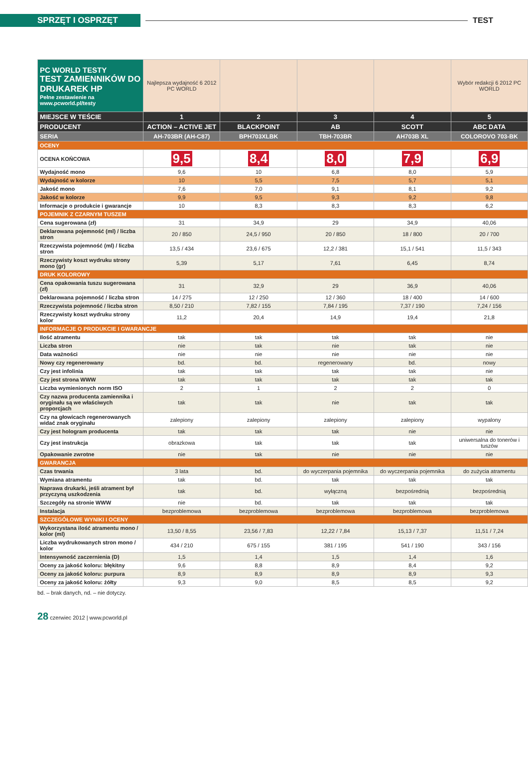SPRZĘT I OSPRZĘT
TEST
| PC WORLD TESTY TEST ZAMIENNIKÓW DO DRUKAREK HP Pełne zestawienie na www.pcworld.pl/testy | Najlepsza wydajność 6 2012 PC WORLD | | | | Wybór redakcji 6 2012 PC WORLD |
| MIEJSCE W TEŚCIE | 1 | 2 | 3 | 4 | 5 |
| PRODUCENT | ACTION – ACTIVE JET | BLACKPOINT | AB | SCOTT | ABC DATA |
| SERIA | AH-703BR (AH-C87) | BPH703XLBK | TBH-703BR | AH703B XL | COLOROVO 703-BK |
| OCENY | | | | | |
| OCENA KOŃCOWA | 9,5 | 8,4 | 8,0 | 7,9 | 6,9 |
| Wydajność mono | 9,6 | 10 | 6,8 | 8,0 | 5,9 |
| Wydajność w kolorze | 10 | 5,5 | 7,5 | 5,7 | 5,1 |
| Jakość mono | 7,6 | 7,0 | 9,1 | 8,1 | 9,2 |
| Jakość w kolorze | 9,9 | 9,5 | 9,3 | 9,2 | 9,8 |
| Informacje o produkcie i gwarancje | 10 | 8,3 | 8,3 | 8,3 | 6,2 |
| POJEMNIK Z CZARNYM TUSZEM | | | | | |
| Cena sugerowana (zł) | 31 | 34,9 | 29 | 34,9 | 40,06 |
| Deklarowana pojemność (ml) / liczba stron | 20 / 850 | 24,5 / 950 | 20 / 850 | 18 / 800 | 20 / 700 |
| Rzeczywista pojemność (ml) / liczba stron | 13,5 / 434 | 23,6 / 675 | 12,2 / 381 | 15,1 / 541 | 11,5 / 343 |
| Rzeczywisty koszt wydruku strony mono (gr) | 5,39 | 5,17 | 7,61 | 6,45 | 8,74 |
| DRUK KOLOROWY | | | | | |
| Cena opakowania tuszu sugerowana (zł) | 31 | 32,9 | 29 | 36,9 | 40,06 |
| Deklarowana pojemność / liczba stron | 14 / 275 | 12 / 250 | 12 / 360 | 18 / 400 | 14 / 600 |
| Rzeczywista pojemność / liczba stron | 8,50 / 210 | 7,82 / 155 | 7,84 / 195 | 7,37 / 190 | 7,24 / 156 |
| Rzeczywisty koszt wydruku strony kolor | 11,2 | 20,4 | 14,9 | 19,4 | 21,8 |
| INFORMACJE O PRODUKCIE I GWARANCJE | | | | | |
| Ilość atramentu | tak | tak | tak | tak | nie |
| Liczba stron | nie | tak | nie | tak | nie |
| Data ważności | nie | nie | nie | nie | nie |
| Nowy czy regenerowany | bd. | bd. | regenerowany | bd. | nowy |
| Czy jest infolinia | tak | tak | tak | tak | nie |
| Czy jest strona WWW | tak | tak | tak | tak | tak |
| Liczba wymienionych norm ISO | 2 | 1 | 2 | 2 | 0 |
| Czy nazwa producenta zamiennika i oryginału są we właściwych proporcjach | tak | tak | nie | tak | tak |
| Czy na głowicach regenerowanych widać znak oryginału | zalepiony | zalepiony | zalepiony | zalepiony | wypalony |
| Czy jest hologram producenta | tak | tak | tak | nie | nie |
| Czy jest instrukcja | obrazkowa | tak | tak | tak | uniwersalna do tonerów i tuszów |
| Opakowanie zwrotne | nie | tak | nie | nie | nie |
| GWARANCJA | | | | | |
| Czas trwania | 3 lata | bd. | do wyczerpania pojemnika | do wyczerpania pojemnika | do zużycia atramentu |
| Wymiana atramentu | tak | bd. | tak | tak | tak |
| Naprawa drukarki, jeśli atrament był przyczyną uszkodzenia | tak | bd. | wyłączną | bezpośrednią | bezpośrednią |
| Szczegóły na stronie WWW | nie | bd. | tak | tak | tak |
| Instalacja | bezproblemowa | bezproblemowa | bezproblemowa | bezproblemowa | bezproblemowa |
| SZCZEGÓŁOWE WYNIKI I OCENY | | | | | |
| Wykorzystana ilość atramentu mono / kolor (ml) | 13,50 / 8,55 | 23,56 / 7,83 | 12,22 / 7,84 | 15,13 / 7,37 | 11,51 / 7,24 |
| Liczba wydrukowanych stron mono / kolor | 434 / 210 | 675 / 155 | 381 / 195 | 541 / 190 | 343 / 156 |
| Intensywność zaczernienia (D) | 1,5 | 1,4 | 1,5 | 1,4 | 1,6 |
| Oceny za jakość koloru: błękitny | 9,6 | 8,8 | 8,9 | 8,4 | 9,2 |
| Oceny za jakość koloru: purpura | 8,9 | 8,9 | 8,9 | 8,9 | 9,3 |
| Oceny za jakość koloru: żółty | 9,3 | 9,0 | 8,5 | 8,5 | 9,2 |
bd. – brak danych, nd. – nie dotyczy.
28 czerwiec 2012 | www.pcworld.pl